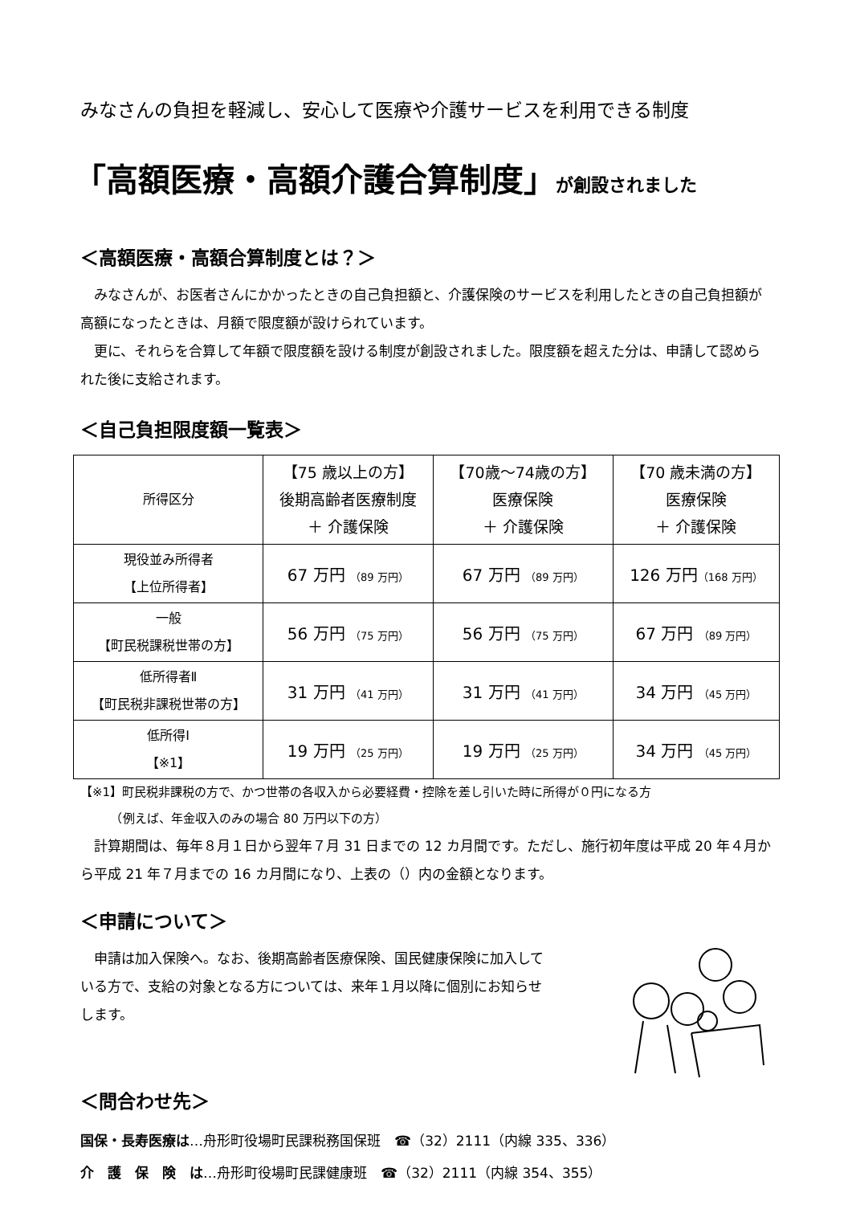みなさんの負担を軽減し、安心して医療や介護サービスを利用できる制度
「高額医療・高額介護合算制度」が創設されました
＜高額医療・高額合算制度とは？＞
　みなさんが、お医者さんにかかったときの自己負担額と、介護保険のサービスを利用したときの自己負担額が高額になったときは、月額で限度額が設けられています。
　更に、それらを合算して年額で限度額を設ける制度が創設されました。限度額を超えた分は、申請して認められた後に支給されます。
＜自己負担限度額一覧表＞
| 所得区分 | 【75 歳以上の方】 後期高齢者医療制度 ＋ 介護保険 | 【70歳～74歳の方】 医療保険 ＋ 介護保険 | 【70 歳未満の方】 医療保険 ＋ 介護保険 |
| --- | --- | --- | --- |
| 現役並み所得者 【上位所得者】 | 67 万円 （89 万円） | 67 万円 （89 万円） | 126 万円 （168 万円） |
| 一般 【町民税課税世帯の方】 | 56 万円 （75 万円） | 56 万円 （75 万円） | 67 万円 （89 万円） |
| 低所得者Ⅱ 【町民税非課税世帯の方】 | 31 万円 （41 万円） | 31 万円 （41 万円） | 34 万円 （45 万円） |
| 低所得Ⅰ 【※1】 | 19 万円 （25 万円） | 19 万円 （25 万円） | 34 万円 （45 万円） |
【※1】町民税非課税の方で、かつ世帯の各収入から必要経費・控除を差し引いた時に所得が０円になる方
　　　（例えば、年金収入のみの場合 80 万円以下の方）
　計算期間は、毎年８月１日から翌年７月 31 日までの 12 カ月間です。ただし、施行初年度は平成 20 年４月から平成 21 年７月までの 16 カ月間になり、上表の（）内の金額となります。
＜申請について＞
　申請は加入保険へ。なお、後期高齢者医療保険、国民健康保険に加入している方で、支給の対象となる方については、来年１月以降に個別にお知らせします。
＜問合わせ先＞
国保・長寿医療は…舟形町役場町民課税務国保班　☎（32）2111（内線 335、336）
介　護　保　険　は…舟形町役場町民課健康班　☎（32）2111（内線 354、355）